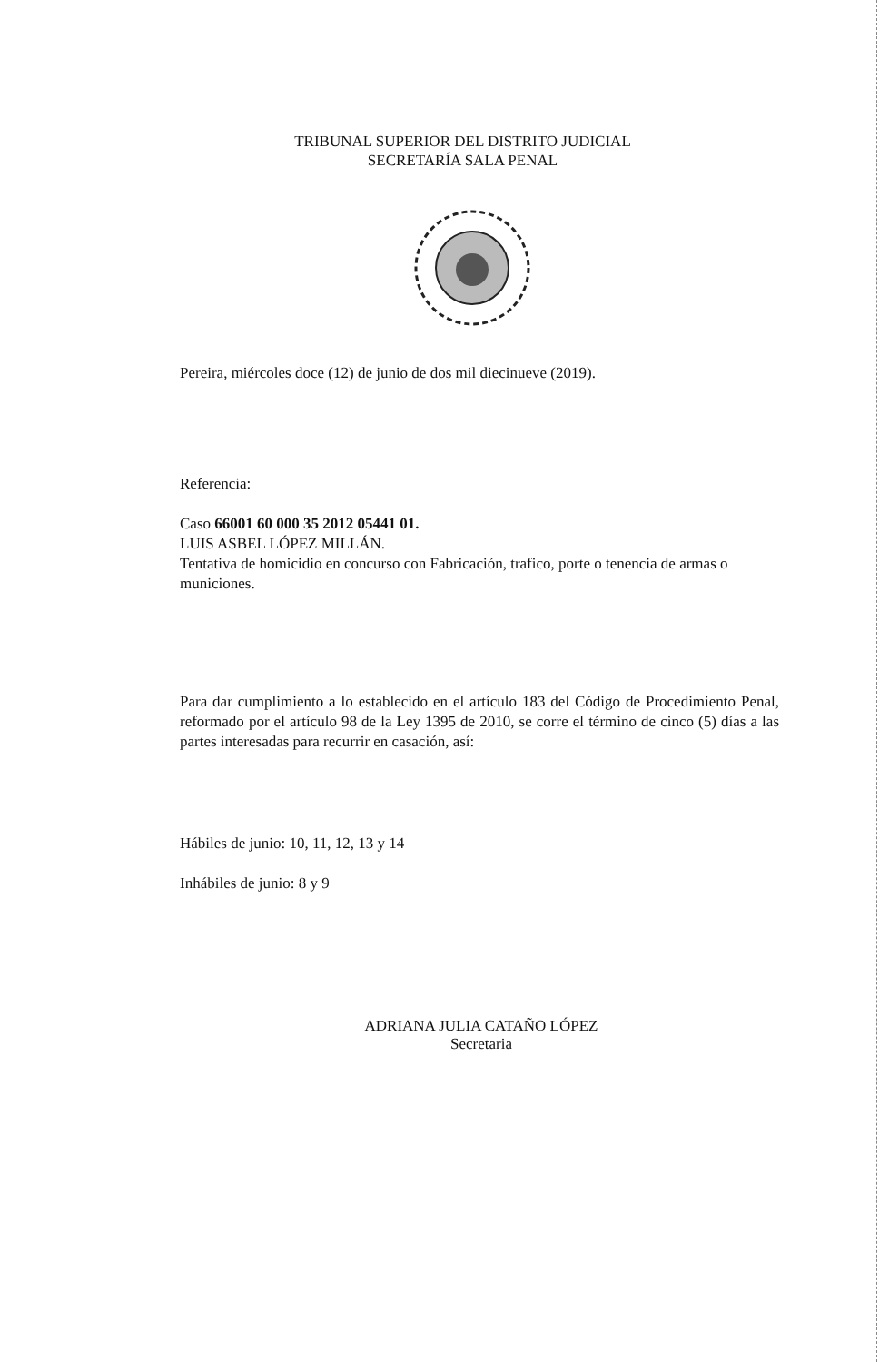TRIBUNAL SUPERIOR DEL DISTRITO JUDICIAL
SECRETARÍA SALA PENAL
Pereira, miércoles doce (12) de junio de dos mil diecinueve (2019).
Referencia:
Caso 66001 60 000 35 2012 05441 01.
LUIS ASBEL LÓPEZ MILLÁN.
Tentativa de homicidio en concurso con Fabricación, trafico, porte o tenencia de armas o municiones.
Para dar cumplimiento a lo establecido en el artículo 183 del Código de Procedimiento Penal, reformado por el artículo 98 de la Ley 1395 de 2010, se corre el término de cinco (5) días a las partes interesadas para recurrir en casación, así:
Hábiles de junio: 10, 11, 12, 13 y 14
Inhábiles de junio: 8 y 9
ADRIANA JULIA CATAÑO LÓPEZ
Secretaria